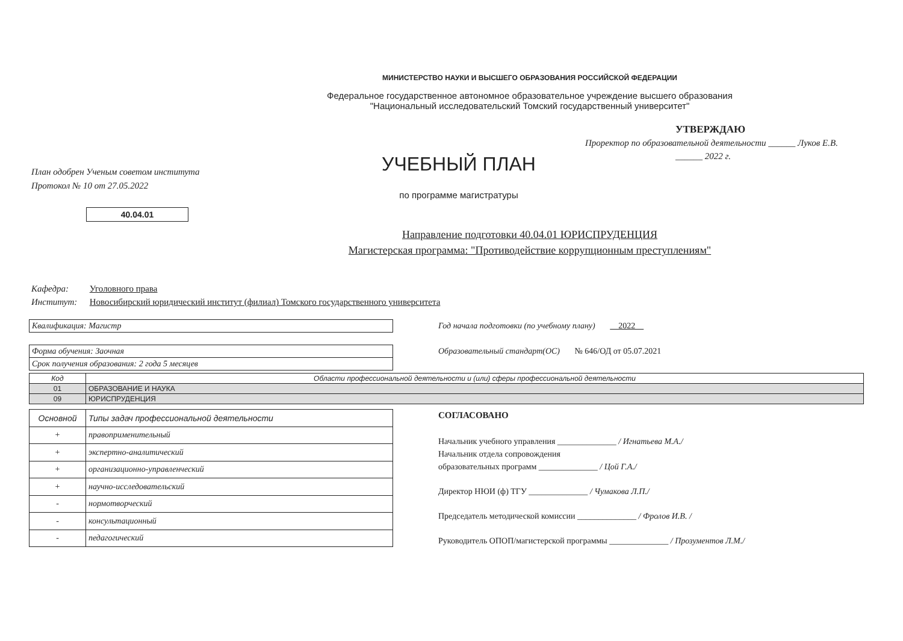МИНИСТЕРСТВО НАУКИ И ВЫСШЕГО ОБРАЗОВАНИЯ РОССИЙСКОЙ ФЕДЕРАЦИИ
Федеральное государственное автономное образовательное учреждение высшего образования
"Национальный исследовательский Томский государственный университет"
План одобрен Ученым советом института
Протокол № 10 от 27.05.2022
УЧЕБНЫЙ ПЛАН
по программе магистратуры
УТВЕРЖДАЮ
Проректор по образовательной деятельности ______ Луков Е.В.
______ 2022 г.
40.04.01
Направление подготовки 40.04.01 ЮРИСПРУДЕНЦИЯ
Магистерская программа: "Противодействие коррупционным преступлениям"
Кафедра: Уголовного права
Институт: Новосибирский юридический институт (филиал) Томского государственного университета
Квалификация: Магистр
Форма обучения: Заочная
Срок получения образования: 2 года 5 месяцев
Год начала подготовки (по учебному плану) 2022
Образовательный стандарт(ОС) № 646/ОД от 05.07.2021
| Код | Области профессиональной деятельности и (или) сферы профессиональной деятельности |
| --- | --- |
| 01 | ОБРАЗОВАНИЕ И НАУКА |
| 09 | ЮРИСПРУДЕНЦИЯ |
| Основной | Типы задач профессиональной деятельности |
| + | правоприменительный |
| + | экспертно-аналитический |
| + | организационно-управленческий |
| + | научно-исследовательский |
| - | нормотворческий |
| - | консультационный |
| - | педагогический |
СОГЛАСОВАНО
Начальник учебного управления ______________ / Игнатьева М.А./
Начальник отдела сопровождения
образовательных программ ______________ / Цой Г.А./
Директор НЮИ (ф) ТГУ ______________ / Чумакова Л.П./
Председатель методической комиссии ______________ / Фролов И.В. /
Руководитель ОПОП/магистерской программы ______________ / Прозументов Л.М./